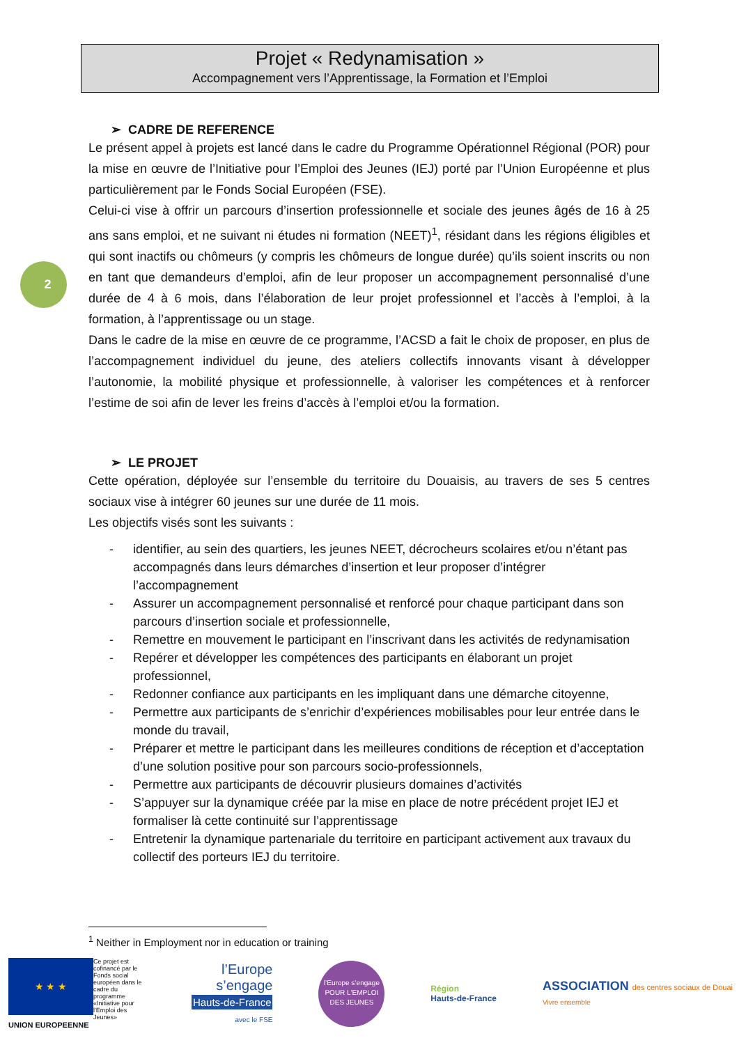Projet « Redynamisation »
Accompagnement vers l’Apprentissage, la Formation et l’Emploi
2
➢ CADRE DE REFERENCE
Le présent appel à projets est lancé dans le cadre du Programme Opérationnel Régional (POR) pour la mise en œuvre de l’Initiative pour l’Emploi des Jeunes (IEJ) porté par l’Union Européenne et plus particulièrement par le Fonds Social Européen (FSE).
Celui-ci vise à offrir un parcours d’insertion professionnelle et sociale des jeunes âgés de 16 à 25 ans sans emploi, et ne suivant ni études ni formation (NEET)<sup>1</sup>, résidant dans les régions éligibles et qui sont inactifs ou chômeurs (y compris les chômeurs de longue durée) qu’ils soient inscrits ou non en tant que demandeurs d’emploi, afin de leur proposer un accompagnement personnalisé d’une durée de 4 à 6 mois, dans l’élaboration de leur projet professionnel et l’accès à l’emploi, à la formation, à l’apprentissage ou un stage.
Dans le cadre de la mise en œuvre de ce programme, l’ACSD a fait le choix de proposer, en plus de l’accompagnement individuel du jeune, des ateliers collectifs innovants visant à développer l’autonomie, la mobilité physique et professionnelle, à valoriser les compétences et à renforcer l’estime de soi afin de lever les freins d’accès à l’emploi et/ou la formation.
➢ LE PROJET
Cette opération, déployée sur l’ensemble du territoire du Douaisis, au travers de ses 5 centres sociaux vise à intégrer 60 jeunes sur une durée de 11 mois.
Les objectifs visés sont les suivants :
- identifier, au sein des quartiers, les jeunes NEET, décrocheurs scolaires et/ou n’étant pas accompagnés dans leurs démarches d’insertion et leur proposer d’intégrer l’accompagnement
- Assurer un accompagnement personnalisé et renforcé pour chaque participant dans son parcours d’insertion sociale et professionnelle,
- Remettre en mouvement le participant en l’inscrivant dans les activités de redynamisation
- Repérer et développer les compétences des participants en élaborant un projet professionnel,
- Redonner confiance aux participants en les impliquant dans une démarche citoyenne,
- Permettre aux participants de s’enrichir d’expériences mobilisables pour leur entrée dans le monde du travail,
- Préparer et mettre le participant dans les meilleures conditions de réception et d’acceptation d’une solution positive pour son parcours socio-professionnels,
- Permettre aux participants de découvrir plusieurs domaines d’activités
- S’appuyer sur la dynamique créée par la mise en place de notre précédent projet IEJ et formaliser là cette continuité sur l’apprentissage
- Entretenir la dynamique partenariale du territoire en participant activement aux travaux du collectif des porteurs IEJ du territoire.
<sup>1</sup> Neither in Employment nor in education or training
★ ★ ★
Ce projet est cofinancé par le Fonds social européen dans le cadre du programme «Initiative pour l'Emploi des Jeunes»
UNION EUROPEENNE
l’Europe
s’engage
Hauts-de-France
avec le FSE
l’Europe s’engage
POUR L'EMPLOI DES JEUNES
Région
Hauts-de-France
ASSOCIATION des centres sociaux de Douai
Vivre ensemble